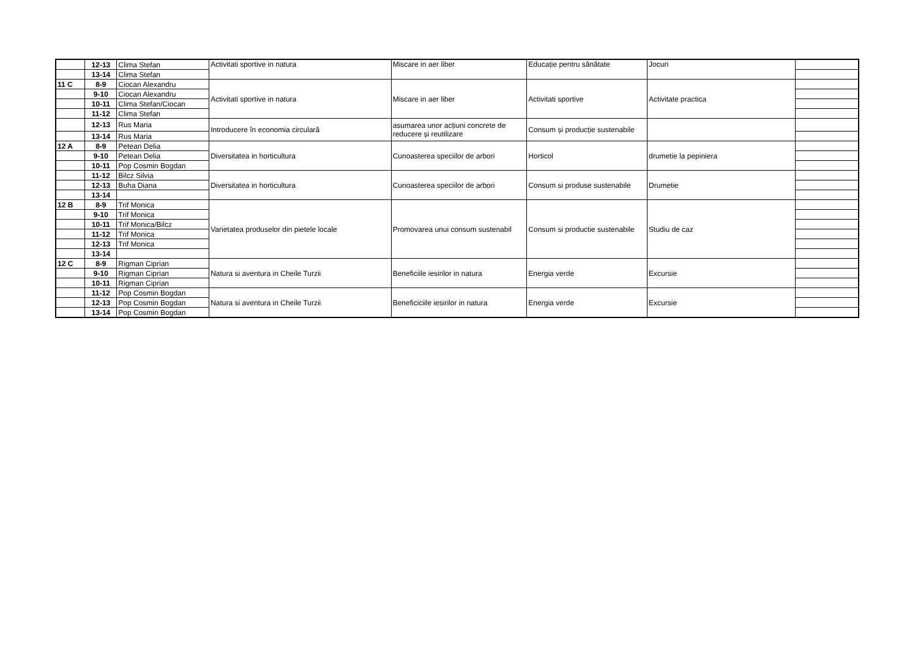| | 12-13 | Clima Stefan | Activitati sportive in natura | Miscare in aer liber | Educație pentru sănătate | Jocuri | |
| | 13-14 | Clima Stefan | | | | | |
| 11 C | 8-9 | Ciocan Alexandru | Activitati sportive in natura | Miscare in aer liber | Activitati sportive | Activitate practica | |
| | 9-10 | Ciocan Alexandru | | | | | |
| | 10-11 | Clima Stefan/Ciocan | | | | | |
| | 11-12 | Clima Stefan | | | | | |
| | 12-13 | Rus Maria | Introducere în economia circulară | asumarea unor acțiuni concrete de reducere și reutilizare | Consum și producție sustenabile | | |
| | 13-14 | Rus Maria | | | | | |
| 12 A | 8-9 | Petean Delia | Diversitatea in horticultura | Cunoasterea speciilor de arbori | Horticol | drumetie la pepiniera | |
| | 9-10 | Petean Delia | | | | | |
| | 10-11 | Pop Cosmin Bogdan | | | | | |
| | 11-12 | Bilcz Silvia | Diversitatea in horticultura | Cunoasterea speciilor de arbori | Consum si produse sustenabile | Drumetie | |
| | 12-13 | Buha Diana | | | | | |
| | 13-14 | | | | | | |
| 12 B | 8-9 | Trif Monica | Varietatea produselor din pietele locale | Promovarea unui consum sustenabil | Consum si productie sustenabile | Studiu de caz | |
| | 9-10 | Trif Monica | | | | | |
| | 10-11 | Trif Monica/Bilcz | | | | | |
| | 11-12 | Trif Monica | | | | | |
| | 12-13 | Trif Monica | | | | | |
| | 13-14 | | | | | | |
| 12 C | 8-9 | Rigman Ciprian | Natura si aventura in Cheile Turzii | Beneficiile iesirilor in natura | Energia verde | Excursie | |
| | 9-10 | Rigman Ciprian | | | | | |
| | 10-11 | Rigman Ciprian | | | | | |
| | 11-12 | Pop Cosmin Bogdan | Natura si aventura in Cheile Turzii | Beneficiciile iesirilor in natura | Energia verde | Excursie | |
| | 12-13 | Pop Cosmin Bogdan | | | | | |
| | 13-14 | Pop Cosmin Bogdan | | | | | |